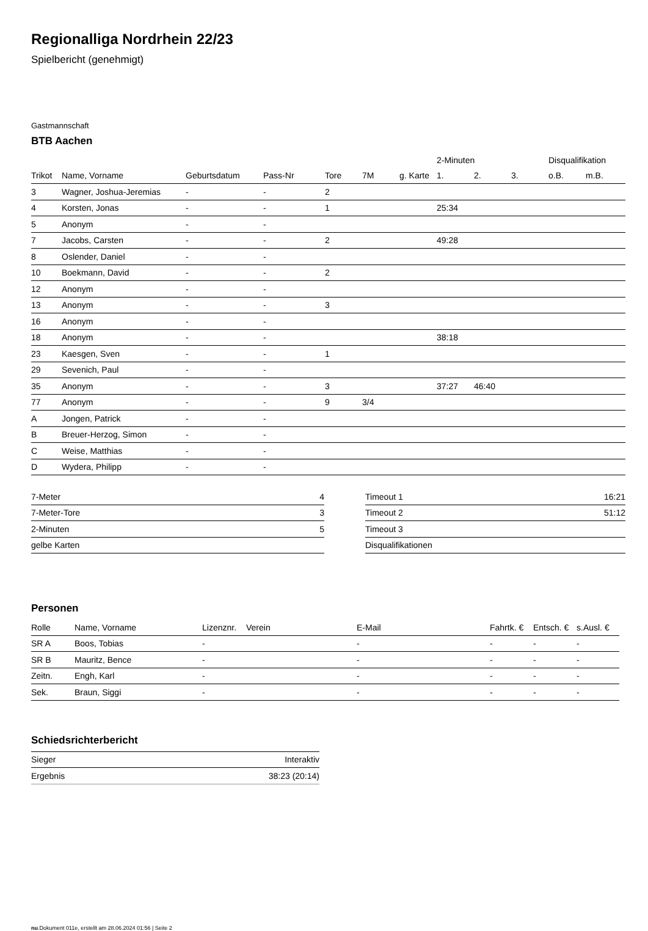Regionalliga Nordrhein 22/23
Spielbericht (genehmigt)
Gastmannschaft
BTB Aachen
| | | | | | | | 2-Minuten | | | Disqualifikation | |
| --- | --- | --- | --- | --- | --- | --- | --- | --- | --- | --- | --- |
| Trikot | Name, Vorname | Geburtsdatum | Pass-Nr | Tore | 7M | g. Karte | 1. | 2. | 3. | o.B. | m.B. |
| 3 | Wagner, Joshua-Jeremias | - | - | 2 | | | | | | | |
| 4 | Korsten, Jonas | - | - | 1 | | | 25:34 | | | | |
| 5 | Anonym | - | - | | | | | | | | |
| 7 | Jacobs, Carsten | - | - | 2 | | | 49:28 | | | | |
| 8 | Oslender, Daniel | - | - | | | | | | | | |
| 10 | Boekmann, David | - | - | 2 | | | | | | | |
| 12 | Anonym | - | - | | | | | | | | |
| 13 | Anonym | - | - | 3 | | | | | | | |
| 16 | Anonym | - | - | | | | | | | | |
| 18 | Anonym | - | - | | | | 38:18 | | | | |
| 23 | Kaesgen, Sven | - | - | 1 | | | | | | | |
| 29 | Sevenich, Paul | - | - | | | | | | | | |
| 35 | Anonym | - | - | 3 | | | 37:27 | 46:40 | | | |
| 77 | Anonym | - | - | 9 | 3/4 | | | | | | |
| A | Jongen, Patrick | - | - | | | | | | | | |
| B | Breuer-Herzog, Simon | - | - | | | | | | | | |
| C | Weise, Matthias | - | - | | | | | | | | |
| D | Wydera, Philipp | - | - | | | | | | | | |
| 7-Meter | 4 |
| 7-Meter-Tore | 3 |
| 2-Minuten | 5 |
| gelbe Karten | |
| Timeout 1 | 16:21 |
| Timeout 2 | 51:12 |
| Timeout 3 | |
| Disqualifikationen | |
Personen
| Rolle | Name, Vorname | Lizenznr. | Verein | E-Mail | Fahrtk. € | Entsch. € | s.Ausl. € |
| --- | --- | --- | --- | --- | --- | --- | --- |
| SR A | Boos, Tobias | - | | - | - | - | - |
| SR B | Mauritz, Bence | - | | - | - | - | - |
| Zeitn. | Engh, Karl | - | | - | - | - | - |
| Sek. | Braun, Siggi | - | | - | - | - | - |
Schiedsrichterbericht
| Sieger | Interaktiv |
| Ergebnis | 38:23 (20:14) |
nu.Dokument 011e, erstellt am 28.06.2024 01:56 | Seite 2